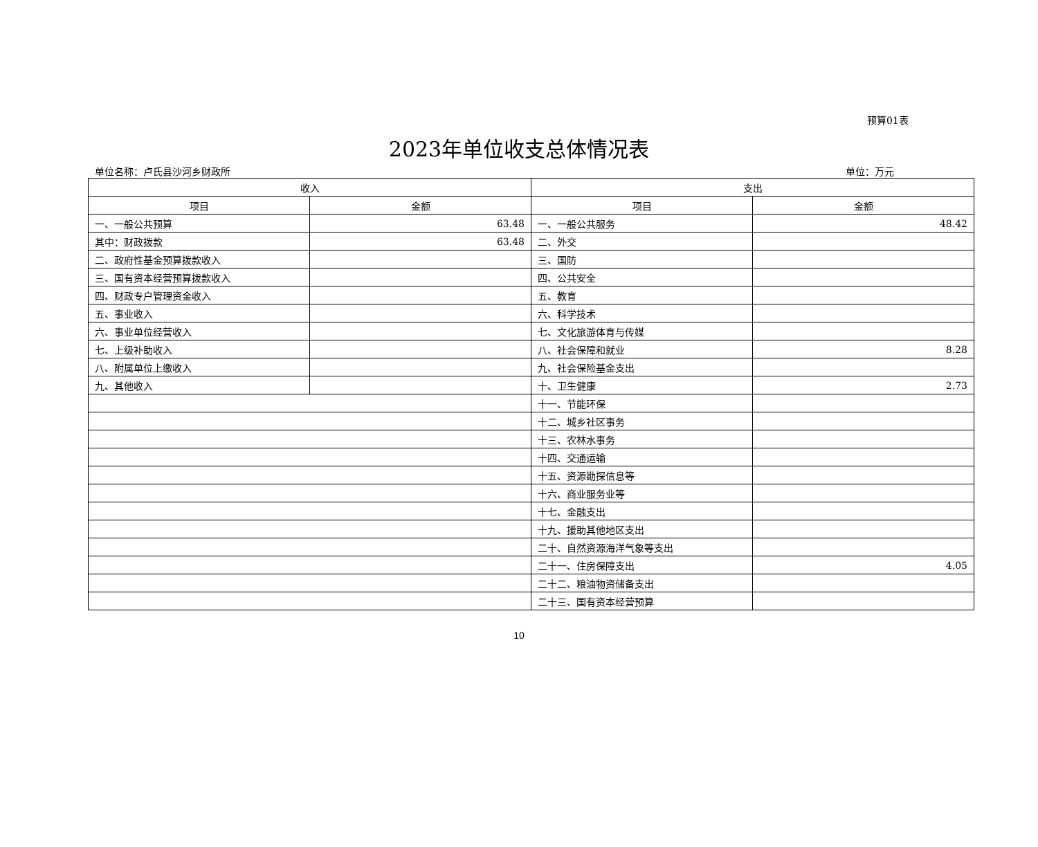预算01表
2023年单位收支总体情况表
单位名称：卢氏县沙河乡财政所 单位：万元
| 收入 | | 支出 | |
| --- | --- | --- | --- |
| 项目 | 金额 | 项目 | 金额 |
| 一、一般公共预算 | 63.48 | 一、一般公共服务 | 48.42 |
| 其中：财政拨款 | 63.48 | 二、外交 | |
| 二、政府性基金预算拨款收入 | | 三、国防 | |
| 三、国有资本经营预算拨款收入 | | 四、公共安全 | |
| 四、财政专户管理资金收入 | | 五、教育 | |
| 五、事业收入 | | 六、科学技术 | |
| 六、事业单位经营收入 | | 七、文化旅游体育与传媒 | |
| 七、上级补助收入 | | 八、社会保障和就业 | 8.28 |
| 八、附属单位上缴收入 | | 九、社会保险基金支出 | |
| 九、其他收入 | | 十、卫生健康 | 2.73 |
| | | 十一、节能环保 | |
| | | 十二、城乡社区事务 | |
| | | 十三、农林水事务 | |
| | | 十四、交通运输 | |
| | | 十五、资源勘探信息等 | |
| | | 十六、商业服务业等 | |
| | | 十七、金融支出 | |
| | | 十九、援助其他地区支出 | |
| | | 二十、自然资源海洋气象等支出 | |
| | | 二十一、住房保障支出 | 4.05 |
| | | 二十二、粮油物资储备支出 | |
| | | 二十三、国有资本经营预算 | |
10